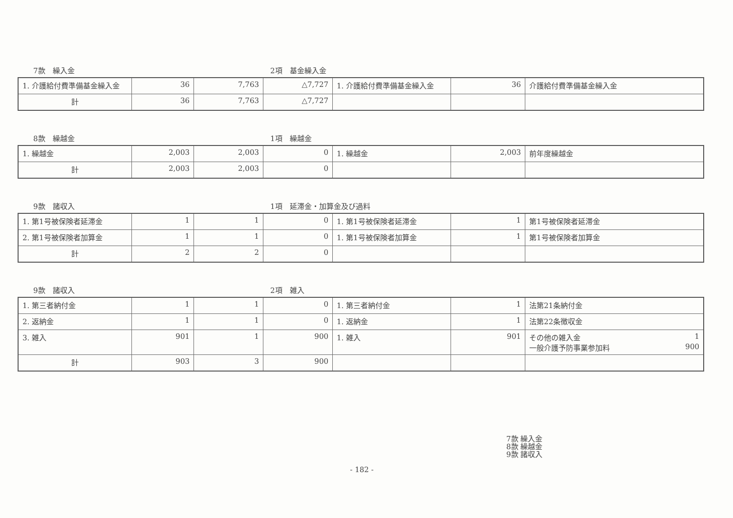7款　繰入金
2項　基金繰入金
| 1. 介護給付費準備基金繰入金 | 36 | 7,763 | △7,727 | 1. 介護給付費準備基金繰入金 | 36 | 介護給付費準備基金繰入金 |
| 計 | 36 | 7,763 | △7,727 | | | |
8款　繰越金
1項　繰越金
| 1. 繰越金 | 2,003 | 2,003 | 0 | 1. 繰越金 | 2,003 | 前年度繰越金 |
| 計 | 2,003 | 2,003 | 0 | | | |
9款　諸収入
1項　延滞金・加算金及び過料
| 1. 第1号被保険者延滞金 | 1 | 1 | 0 | 1. 第1号被保険者延滞金 | 1 | 第1号被保険者延滞金 |
| 2. 第1号被保険者加算金 | 1 | 1 | 0 | 1. 第1号被保険者加算金 | 1 | 第1号被保険者加算金 |
| 計 | 2 | 2 | 0 | | | |
9款　諸収入
2項　雑入
| 1. 第三者納付金 | 1 | 1 | 0 | 1. 第三者納付金 | 1 | 法第21条納付金 |
| 2. 返納金 | 1 | 1 | 0 | 1. 返納金 | 1 | 法第22条徴収金 |
| 3. 雑入 | 901 | 1 | 900 | 1. 雑入 | 901 | その他の雑入金 1 一般介護予防事業参加料 900 |
| 計 | 903 | 3 | 900 | | | |
7款 繰入金
8款 繰越金
9款 諸収入
- 182 -